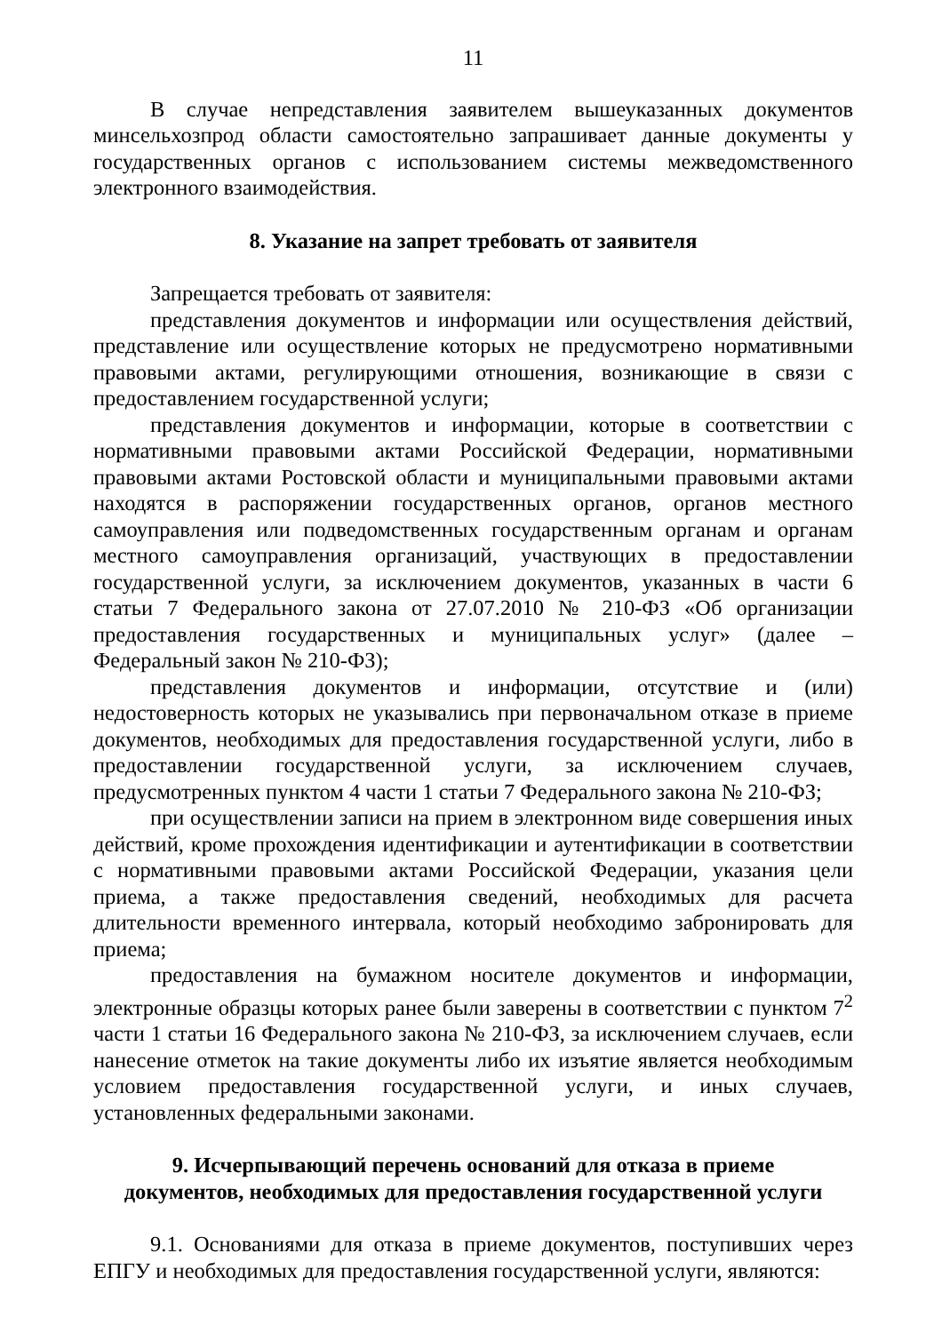11
В случае непредставления заявителем вышеуказанных документов минсельхозпрод области самостоятельно запрашивает данные документы у государственных органов с использованием системы межведомственного электронного взаимодействия.
8. Указание на запрет требовать от заявителя
Запрещается требовать от заявителя:
представления документов и информации или осуществления действий, представление или осуществление которых не предусмотрено нормативными правовыми актами, регулирующими отношения, возникающие в связи с предоставлением государственной услуги;
представления документов и информации, которые в соответствии с нормативными правовыми актами Российской Федерации, нормативными правовыми актами Ростовской области и муниципальными правовыми актами находятся в распоряжении государственных органов, органов местного самоуправления или подведомственных государственным органам и органам местного самоуправления организаций, участвующих в предоставлении государственной услуги, за исключением документов, указанных в части 6 статьи 7 Федерального закона от 27.07.2010 № 210-ФЗ «Об организации предоставления государственных и муниципальных услуг» (далее – Федеральный закон № 210-ФЗ);
представления документов и информации, отсутствие и (или) недостоверность которых не указывались при первоначальном отказе в приеме документов, необходимых для предоставления государственной услуги, либо в предоставлении государственной услуги, за исключением случаев, предусмотренных пунктом 4 части 1 статьи 7 Федерального закона № 210-ФЗ;
при осуществлении записи на прием в электронном виде совершения иных действий, кроме прохождения идентификации и аутентификации в соответствии с нормативными правовыми актами Российской Федерации, указания цели приема, а также предоставления сведений, необходимых для расчета длительности временного интервала, который необходимо забронировать для приема;
предоставления на бумажном носителе документов и информации, электронные образцы которых ранее были заверены в соответствии с пунктом 7<sup>2</sup> части 1 статьи 16 Федерального закона № 210-ФЗ, за исключением случаев, если нанесение отметок на такие документы либо их изъятие является необходимым условием предоставления государственной услуги, и иных случаев, установленных федеральными законами.
9. Исчерпывающий перечень оснований для отказа в приеме
документов, необходимых для предоставления государственной услуги
9.1. Основаниями для отказа в приеме документов, поступивших через ЕПГУ и необходимых для предоставления государственной услуги, являются: